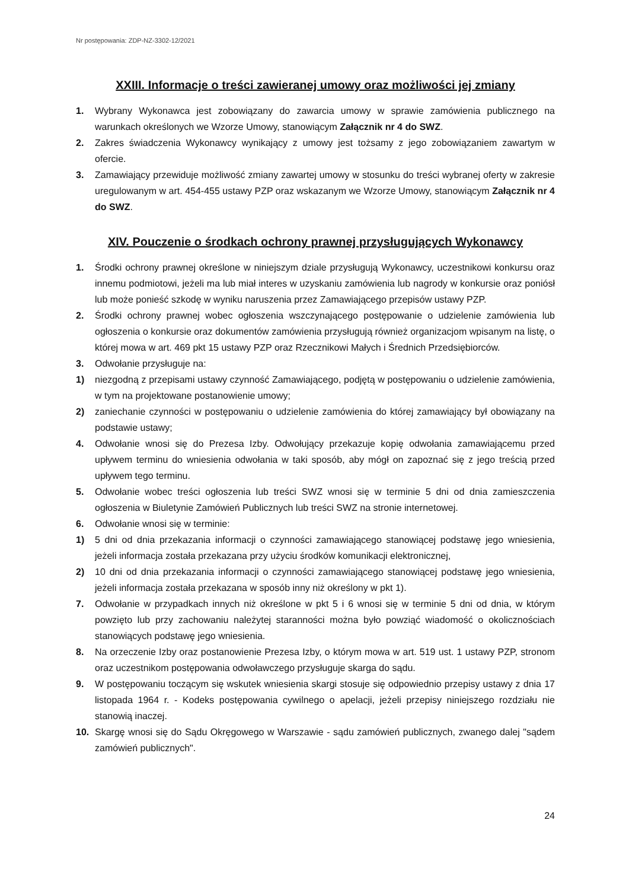Nr postępowania: ZDP-NZ-3302-12/2021
XXIII. Informacje o treści zawieranej umowy oraz możliwości jej zmiany
1. Wybrany Wykonawca jest zobowiązany do zawarcia umowy w sprawie zamówienia publicznego na warunkach określonych we Wzorze Umowy, stanowiącym Załącznik nr 4 do SWZ.
2. Zakres świadczenia Wykonawcy wynikający z umowy jest tożsamy z jego zobowiązaniem zawartym w ofercie.
3. Zamawiający przewiduje możliwość zmiany zawartej umowy w stosunku do treści wybranej oferty w zakresie uregulowanym w art. 454-455 ustawy PZP oraz wskazanym we Wzorze Umowy, stanowiącym Załącznik nr 4 do SWZ.
XIV. Pouczenie o środkach ochrony prawnej przysługujących Wykonawcy
1. Środki ochrony prawnej określone w niniejszym dziale przysługują Wykonawcy, uczestnikowi konkursu oraz innemu podmiotowi, jeżeli ma lub miał interes w uzyskaniu zamówienia lub nagrody w konkursie oraz poniósł lub może ponieść szkodę w wyniku naruszenia przez Zamawiającego przepisów ustawy PZP.
2. Środki ochrony prawnej wobec ogłoszenia wszczynającego postępowanie o udzielenie zamówienia lub ogłoszenia o konkursie oraz dokumentów zamówienia przysługują również organizacjom wpisanym na listę, o której mowa w art. 469 pkt 15 ustawy PZP oraz Rzecznikowi Małych i Średnich Przedsiębiorców.
3. Odwołanie przysługuje na:
1) niezgodną z przepisami ustawy czynność Zamawiającego, podjętą w postępowaniu o udzielenie zamówienia, w tym na projektowane postanowienie umowy;
2) zaniechanie czynności w postępowaniu o udzielenie zamówienia do której zamawiający był obowiązany na podstawie ustawy;
4. Odwołanie wnosi się do Prezesa Izby. Odwołujący przekazuje kopię odwołania zamawiającemu przed upływem terminu do wniesienia odwołania w taki sposób, aby mógł on zapoznać się z jego treścią przed upływem tego terminu.
5. Odwołanie wobec treści ogłoszenia lub treści SWZ wnosi się w terminie 5 dni od dnia zamieszczenia ogłoszenia w Biuletynie Zamówień Publicznych lub treści SWZ na stronie internetowej.
6. Odwołanie wnosi się w terminie:
1) 5 dni od dnia przekazania informacji o czynności zamawiającego stanowiącej podstawę jego wniesienia, jeżeli informacja została przekazana przy użyciu środków komunikacji elektronicznej,
2) 10 dni od dnia przekazania informacji o czynności zamawiającego stanowiącej podstawę jego wniesienia, jeżeli informacja została przekazana w sposób inny niż określony w pkt 1).
7. Odwołanie w przypadkach innych niż określone w pkt 5 i 6 wnosi się w terminie 5 dni od dnia, w którym powzięto lub przy zachowaniu należytej staranności można było powziąć wiadomość o okolicznościach stanowiących podstawę jego wniesienia.
8. Na orzeczenie Izby oraz postanowienie Prezesa Izby, o którym mowa w art. 519 ust. 1 ustawy PZP, stronom oraz uczestnikom postępowania odwoławczego przysługuje skarga do sądu.
9. W postępowaniu toczącym się wskutek wniesienia skargi stosuje się odpowiednio przepisy ustawy z dnia 17 listopada 1964 r. - Kodeks postępowania cywilnego o apelacji, jeżeli przepisy niniejszego rozdziału nie stanowią inaczej.
10. Skargę wnosi się do Sądu Okręgowego w Warszawie - sądu zamówień publicznych, zwanego dalej "sądem zamówień publicznych".
24